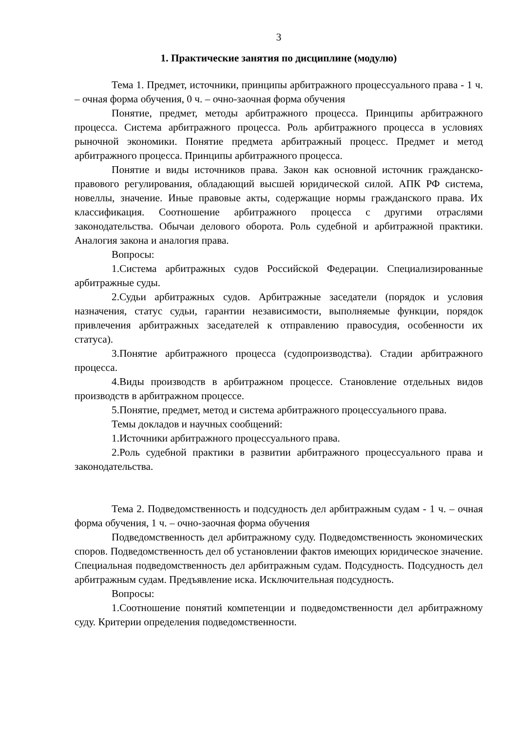3
1. Практические занятия по дисциплине (модулю)
Тема 1. Предмет, источники, принципы арбитражного процессуального права - 1 ч. – очная форма обучения, 0 ч. – очно-заочная форма обучения
Понятие, предмет, методы арбитражного процесса. Принципы арбитражного процесса. Система арбитражного процесса. Роль арбитражного процесса в условиях рыночной экономики. Понятие предмета арбитражный процесс. Предмет и метод арбитражного процесса. Принципы арбитражного процесса.
Понятие и виды источников права. Закон как основной источник гражданско-правового регулирования, обладающий высшей юридической силой. АПК РФ система, новеллы, значение. Иные правовые акты, содержащие нормы гражданского права. Их классификация. Соотношение арбитражного процесса с другими отраслями законодательства. Обычаи делового оборота. Роль судебной и арбитражной практики. Аналогия закона и аналогия права.
Вопросы:
1.Система арбитражных судов Российской Федерации. Специализированные арбитражные суды.
2.Судьи арбитражных судов. Арбитражные заседатели (порядок и условия назначения, статус судьи, гарантии независимости, выполняемые функции, порядок привлечения арбитражных заседателей к отправлению правосудия, особенности их статуса).
3.Понятие арбитражного процесса (судопроизводства). Стадии арбитражного процесса.
4.Виды производств в арбитражном процессе. Становление отдельных видов производств в арбитражном процессе.
5.Понятие, предмет, метод и система арбитражного процессуального права.
Темы докладов и научных сообщений:
1.Источники арбитражного процессуального права.
2.Роль судебной практики в развитии арбитражного процессуального права и законодательства.
Тема 2. Подведомственность и подсудность дел арбитражным судам - 1 ч. – очная форма обучения, 1 ч. – очно-заочная форма обучения
Подведомственность дел арбитражному суду. Подведомственность экономических споров. Подведомственность дел об установлении фактов имеющих юридическое значение. Специальная подведомственность дел арбитражным судам. Подсудность. Подсудность дел арбитражным судам. Предъявление иска. Исключительная подсудность.
Вопросы:
1.Соотношение понятий компетенции и подведомственности дел арбитражному суду. Критерии определения подведомственности.